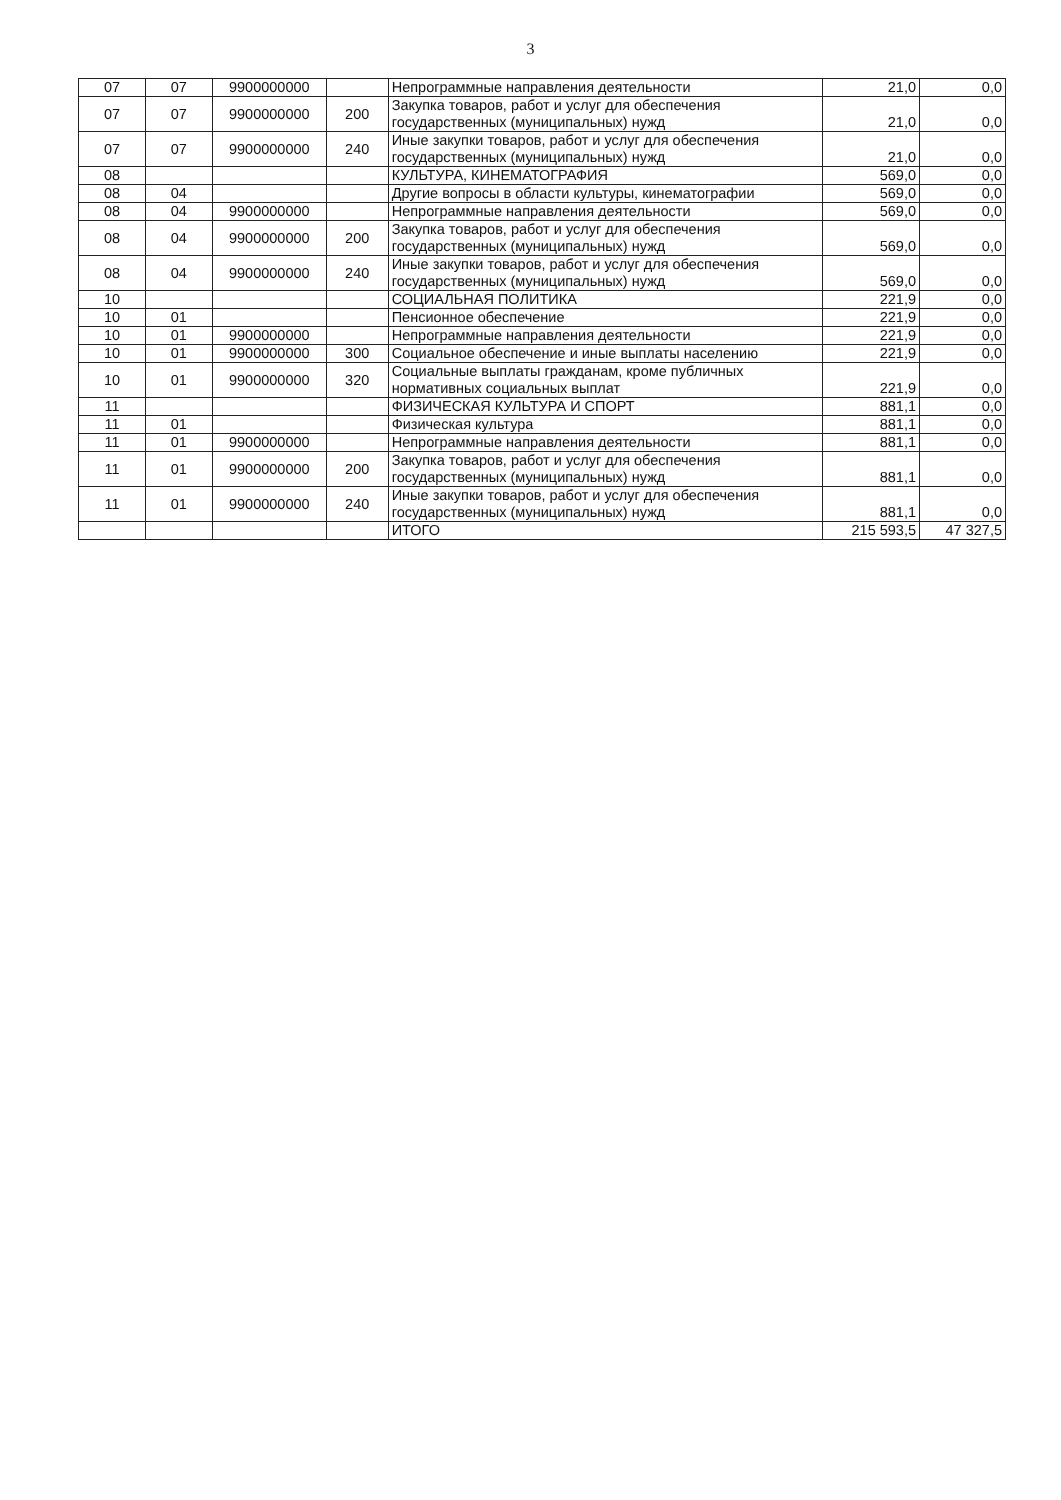3
| 07 | 07 | 9900000000 | | Непрограммные направления деятельности | 21,0 | 0,0 |
| 07 | 07 | 9900000000 | 200 | Закупка товаров, работ и услуг для обеспечения государственных (муниципальных) нужд | 21,0 | 0,0 |
| 07 | 07 | 9900000000 | 240 | Иные закупки товаров, работ и услуг для обеспечения государственных (муниципальных) нужд | 21,0 | 0,0 |
| 08 | | | | КУЛЬТУРА, КИНЕМАТОГРАФИЯ | 569,0 | 0,0 |
| 08 | 04 | | | Другие вопросы в области культуры, кинематографии | 569,0 | 0,0 |
| 08 | 04 | 9900000000 | | Непрограммные направления деятельности | 569,0 | 0,0 |
| 08 | 04 | 9900000000 | 200 | Закупка товаров, работ и услуг для обеспечения государственных (муниципальных) нужд | 569,0 | 0,0 |
| 08 | 04 | 9900000000 | 240 | Иные закупки товаров, работ и услуг для обеспечения государственных (муниципальных) нужд | 569,0 | 0,0 |
| 10 | | | | СОЦИАЛЬНАЯ ПОЛИТИКА | 221,9 | 0,0 |
| 10 | 01 | | | Пенсионное обеспечение | 221,9 | 0,0 |
| 10 | 01 | 9900000000 | | Непрограммные направления деятельности | 221,9 | 0,0 |
| 10 | 01 | 9900000000 | 300 | Социальное обеспечение и иные выплаты населению | 221,9 | 0,0 |
| 10 | 01 | 9900000000 | 320 | Социальные выплаты гражданам, кроме публичных нормативных социальных выплат | 221,9 | 0,0 |
| 11 | | | | ФИЗИЧЕСКАЯ КУЛЬТУРА И СПОРТ | 881,1 | 0,0 |
| 11 | 01 | | | Физическая культура | 881,1 | 0,0 |
| 11 | 01 | 9900000000 | | Непрограммные направления деятельности | 881,1 | 0,0 |
| 11 | 01 | 9900000000 | 200 | Закупка товаров, работ и услуг для обеспечения государственных (муниципальных) нужд | 881,1 | 0,0 |
| 11 | 01 | 9900000000 | 240 | Иные закупки товаров, работ и услуг для обеспечения государственных (муниципальных) нужд | 881,1 | 0,0 |
| | | | | ИТОГО | 215 593,5 | 47 327,5 |